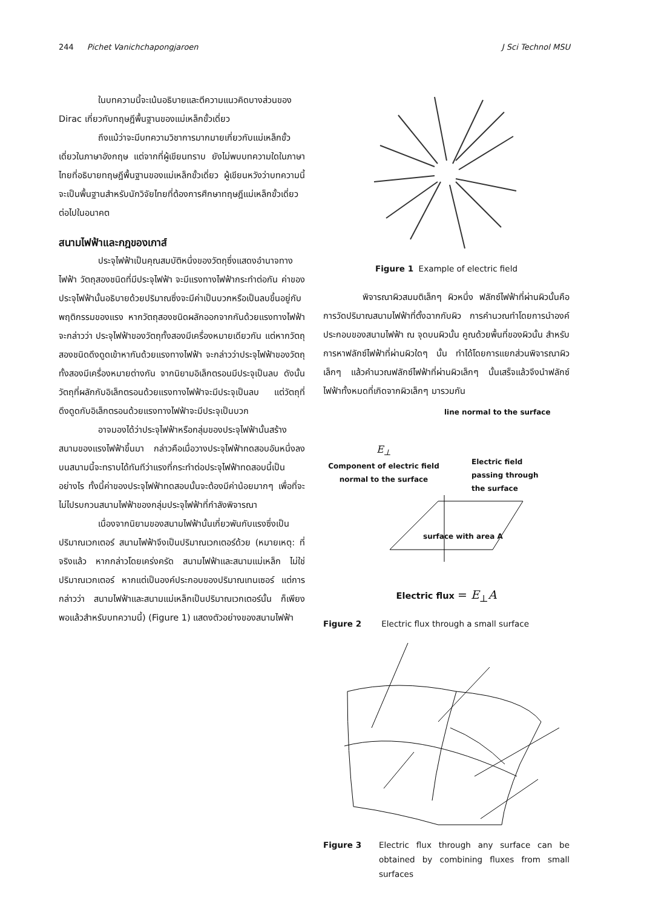244 Pichet Vanichchapongjaroen J Sci Technol MSU
ในบทความนี้จะเน้นอธิบายและตีความแนวคิดบางส่วนของ Dirac เกี่ยวกับทฤษฎีพื้นฐานของแม่เหล็กขั้วเดี่ยว
ถึงแม้ว่าจะมีบทความวิชาการมากมายเกี่ยวกับแม่เหล็กขั้วเดี่ยวในภาษาอังกฤษ แต่จากที่ผู้เขียนทราบ ยังไม่พบบทความใดในภาษาไทยที่อธิบายทฤษฎีพื้นฐานของแม่เหล็กขั้วเดี่ยว ผู้เขียนหวังว่าบทความนี้จะเป็นพื้นฐานสำหรับนักวิจัยไทยที่ต้องการศึกษาทฤษฎีแม่เหล็กขั้วเดี่ยวต่อไปในอนาคต
สนามไฟฟ้าและกฎของเกาส์
ประจุไฟฟ้าเป็นคุณสมบัติหนึ่งของวัตถุซึ่งแสดงอำนาจทางไฟฟ้า วัตถุสองชนิดที่มีประจุไฟฟ้า จะมีแรงทางไฟฟ้ากระทำต่อกัน ค่าของประจุไฟฟ้านั้นอธิบายด้วยปริมาณซึ่งจะมีค่าเป็นบวกหรือเป็นลบขึ้นอยู่กับพฤติกรรมของแรง หากวัตถุสองชนิดผลักออกจากกันด้วยแรงทางไฟฟ้า จะกล่าวว่า ประจุไฟฟ้าของวัตถุทั้งสองมีเครื่องหมายเดียวกัน แต่หากวัตถุสองชนิดดึงดูดเข้าหากันด้วยแรงทางไฟฟ้า จะกล่าวว่าประจุไฟฟ้าของวัตถุทั้งสองมีเครื่องหมายต่างกัน จากนิยามอิเล็กตรอนมีประจุเป็นลบ ดังนั้นวัตถุที่ผลักกับอิเล็กตรอนด้วยแรงทางไฟฟ้าจะมีประจุเป็นลบ แต่วัตถุที่ดึงดูดกับอิเล็กตรอนด้วยแรงทางไฟฟ้าจะมีประจุเป็นบวก
อาจมองได้ว่าประจุไฟฟ้าหรือกลุ่มของประจุไฟฟ้านั้นสร้างสนามของแรงไฟฟ้าขึ้นมา กล่าวคือเมื่อวางประจุไฟฟ้าทดสอบอันหนึ่งลงบนสนามนี้จะทราบได้ทันทีว่าแรงที่กระทำต่อประจุไฟฟ้าทดสอบนี้เป็นอย่างไร ทั้งนี้ค่าของประจุไฟฟ้าทดสอบนั้นจะต้องมีค่าน้อยมากๆ เพื่อที่จะไม่ไปรบกวนสนามไฟฟ้าของกลุ่มประจุไฟฟ้าที่กำลังพิจารณา
เนื่องจากนิยามของสนามไฟฟ้านั้นเกี่ยวพันกับแรงซึ่งเป็นปริมาณเวกเตอร์ สนามไฟฟ้าจึงเป็นปริมาณเวกเตอร์ด้วย (หมายเหตุ: ที่จริงแล้ว หากกล่าวโดยเคร่งครัด สนามไฟฟ้าและสนามแม่เหล็ก ไม่ใช่ปริมาณเวกเตอร์ หากแต่เป็นองค์ประกอบของปริมาณเทนเซอร์ แต่การกล่าวว่า สนามไฟฟ้าและสนามแม่เหล็กเป็นปริมาณเวกเตอร์นั้น ก็เพียงพอแล้วสำหรับบทความนี้) (Figure 1) แสดงตัวอย่างของสนามไฟฟ้า
Figure 1 Example of electric field
พิจารณาผิวสมมติเล็กๆ ผิวหนึ่ง ฟลักซ์ไฟฟ้าที่ผ่านผิวนั้นคือการวัดปริมาณสนามไฟฟ้าที่ตั้งฉากกับผิว การคำนวณทำโดยการนำองค์ประกอบของสนามไฟฟ้า ณ จุดบนผิวนั้น คูณด้วยพื้นที่ของผิวนั้น สำหรับการหาฟลักซ์ไฟฟ้าที่ผ่านผิวใดๆ นั้น ทำได้โดยการแยกส่วนพิจารณาผิวเล็กๆ แล้วคำนวณฟลักซ์ไฟฟ้าที่ผ่านผิวเล็กๆ นั้นเสร็จแล้วจึงนำฟลักซ์ไฟฟ้าทั้งหมดที่เกิดจากผิวเล็กๆ มารวมกัน
line normal to the surface
E<sub>⊥</sub>
Component of electric field
normal to the surface
Electric field
passing through
the surface
surface with area A
Electric flux = E<sub>⊥</sub>A
Figure 2 Electric flux through a small surface
Figure 3 Electric flux through any surface can be obtained by combining fluxes from small surfaces